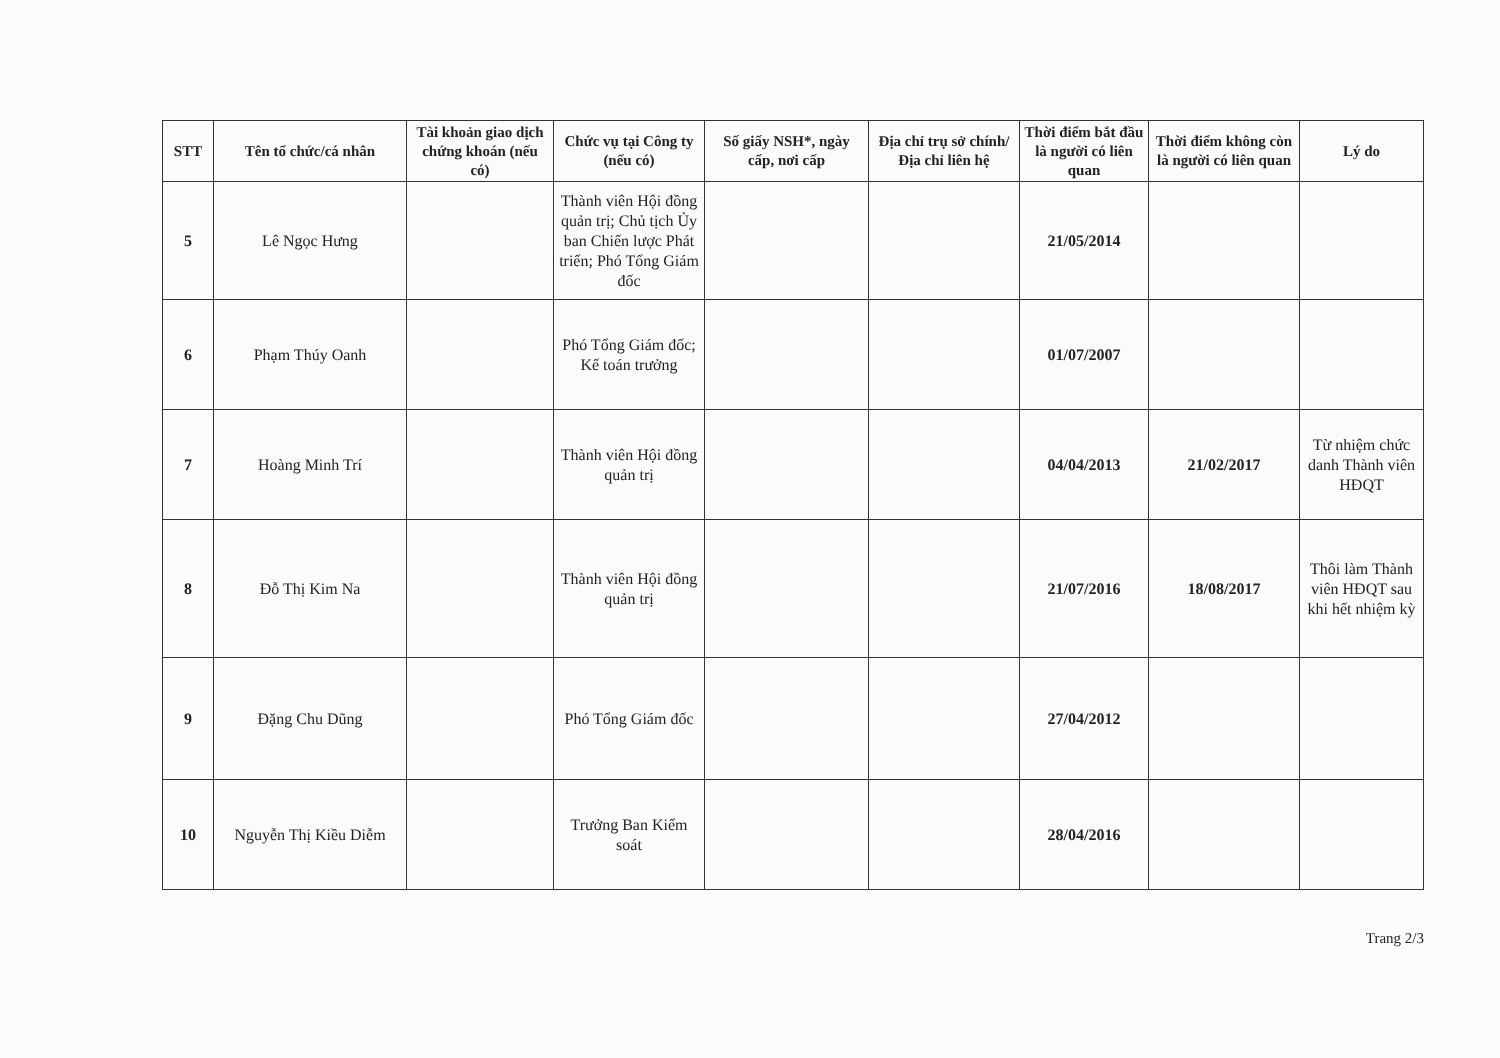| STT | Tên tổ chức/cá nhân | Tài khoản giao dịch chứng khoán (nếu có) | Chức vụ tại Công ty (nếu có) | Số giấy NSH*, ngày cấp, nơi cấp | Địa chỉ trụ sở chính/Địa chỉ liên hệ | Thời điểm bắt đầu là người có liên quan | Thời điểm không còn là người có liên quan | Lý do |
| --- | --- | --- | --- | --- | --- | --- | --- | --- |
| 5 | Lê Ngọc Hưng | | Thành viên Hội đồng quản trị; Chủ tịch Ủy ban Chiến lược Phát triển; Phó Tổng Giám đốc | | | 21/05/2014 | | |
| 6 | Phạm Thúy Oanh | | Phó Tổng Giám đốc; Kế toán trưởng | | | 01/07/2007 | | |
| 7 | Hoàng Minh Trí | | Thành viên Hội đồng quản trị | | | 04/04/2013 | 21/02/2017 | Từ nhiệm chức danh Thành viên HĐQT |
| 8 | Đỗ Thị Kim Na | | Thành viên Hội đồng quản trị | | | 21/07/2016 | 18/08/2017 | Thôi làm Thành viên HĐQT sau khi hết nhiệm kỳ |
| 9 | Đặng Chu Dũng | | Phó Tổng Giám đốc | | | 27/04/2012 | | |
| 10 | Nguyễn Thị Kiều Diễm | | Trưởng Ban Kiểm soát | | | 28/04/2016 | | |
Trang 2/3